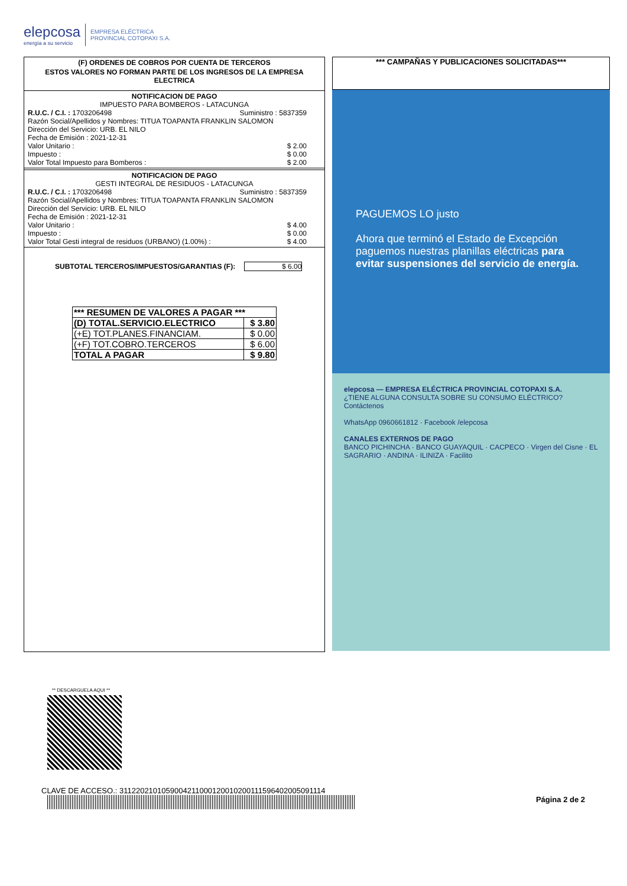elepcosa
energía a su servicio
EMPRESA ELÉCTRICA
PROVINCIAL COTOPAXI S.A.
(F) ORDENES DE COBROS POR CUENTA DE TERCEROS
ESTOS VALORES NO FORMAN PARTE DE LOS INGRESOS DE LA EMPRESA ELECTRICA
NOTIFICACION DE PAGO
IMPUESTO PARA BOMBEROS - LATACUNGA
R.U.C. / C.I. : 1703206498 Suministro : 5837359
Razón Social/Apellidos y Nombres: TITUA TOAPANTA FRANKLIN SALOMON
Dirección del Servicio: URB. EL NILO
Fecha de Emisión : 2021-12-31
Valor Unitario : $ 2.00
Impuesto : $ 0.00
Valor Total Impuesto para Bomberos : $ 2.00
NOTIFICACION DE PAGO
GESTI INTEGRAL DE RESIDUOS - LATACUNGA
R.U.C. / C.I. : 1703206498 Suministro : 5837359
Razón Social/Apellidos y Nombres: TITUA TOAPANTA FRANKLIN SALOMON
Dirección del Servicio: URB. EL NILO
Fecha de Emisión : 2021-12-31
Valor Unitario : $ 4.00
Impuesto : $ 0.00
Valor Total Gesti integral de residuos (URBANO) (1.00%) : $ 4.00
SUBTOTAL TERCEROS/IMPUESTOS/GARANTIAS (F): $ 6.00
| *** RESUMEN DE VALORES A PAGAR *** | |
| --- | --- |
| (D) TOTAL.SERVICIO.ELECTRICO | $ 3.80 |
| (+E) TOT.PLANES.FINANCIAM. | $ 0.00 |
| (+F) TOT.COBRO.TERCEROS | $ 6.00 |
| TOTAL A PAGAR | $ 9.80 |
*** CAMPAÑAS Y PUBLICACIONES SOLICITADAS***
PAGUEMOS LO justo
Ahora que terminó el Estado de Excepción paguemos nuestras planillas eléctricas para evitar suspensiones del servicio de energía.
elepcosa — EMPRESA ELÉCTRICA PROVINCIAL COTOPAXI S.A.
¿TIENE ALGUNA CONSULTA SOBRE SU CONSUMO ELÉCTRICO? Contáctenos
WhatsApp 0960661812 · Facebook /elepcosa
CANALES EXTERNOS DE PAGO
BANCO PICHINCHA · BANCO GUAYAQUIL · CACPECO · Virgen del Cisne · EL SAGRARIO · ANDINA · ILINIZA · Facilito
** DESCARGUELA AQUI **
CLAVE DE ACCESO.: 3112202101059004211000120010200111596402005091114
Página 2 de 2